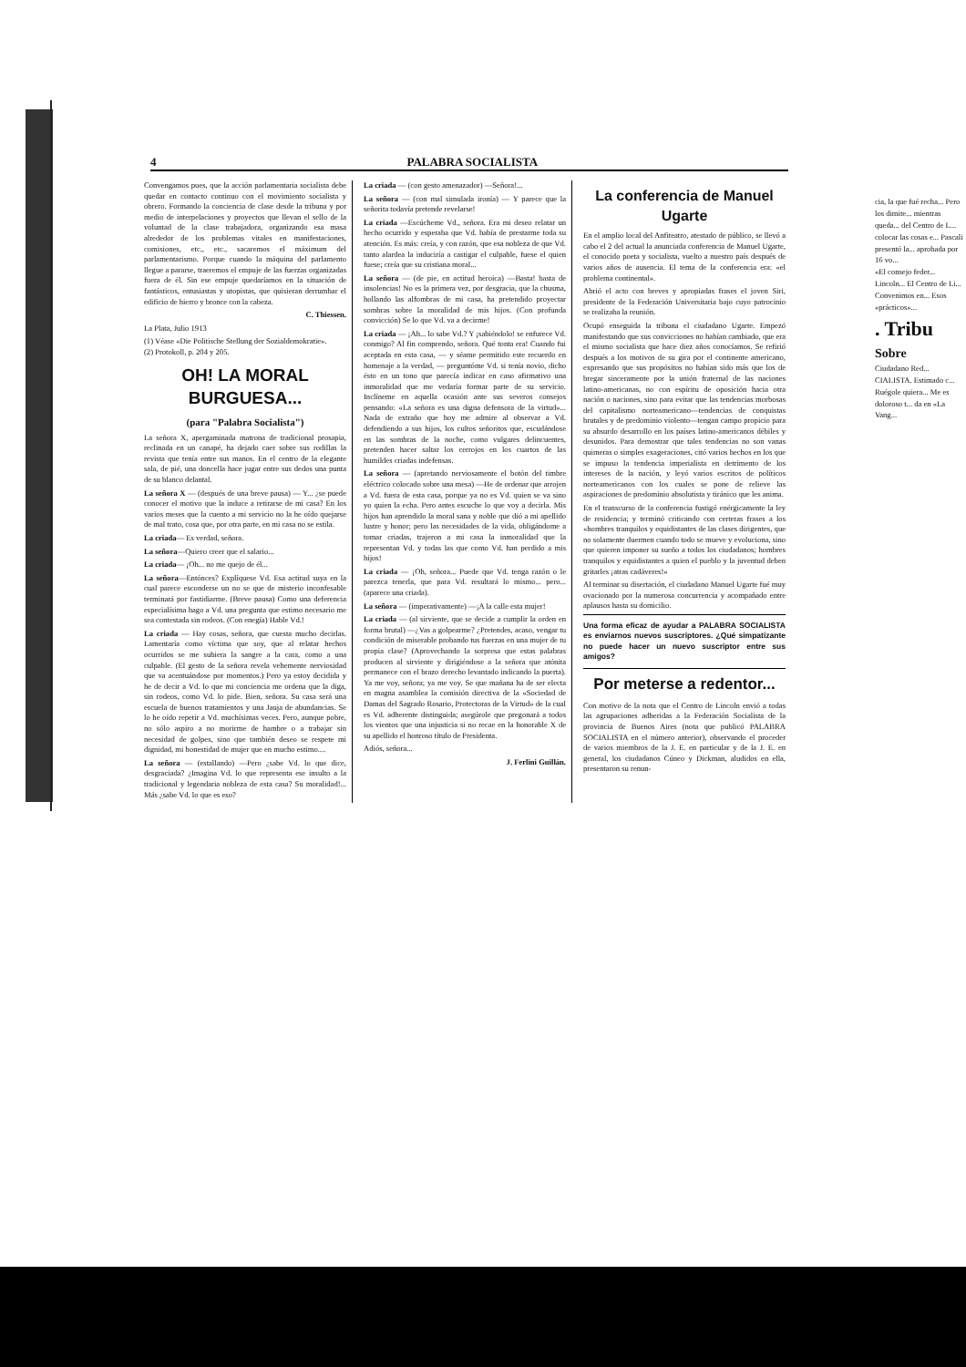4 PALABRA SOCIALISTA
Convengamos pues, que la acción parlamentaria socialista debe quedar en contacto continuo con el movimiento socialista y obrero. Formando la conciencia de clase desde la tribuna y por medio de interpelaciones y proyectos que llevan el sello de la voluntad de la clase trabajadora, organizando esa masa alrededor de los problemas vitales en manifestaciones, comisiones, etc., etc., sacaremos el máximum del parlamentarismo. Porque cuando la máquina del parlamento llegue a pararse, traeremos el empuje de las fuerzas organizadas fuera de él. Sin ese empuje quedaríamos en la situación de fantásticos, entusiastas y utopistas, que quisieran derrumbar el edificio de hierro y bronce con la cabeza.
C. Thiessen.
La Plata, Julio 1913
(1) Véase «Die Politische Stellung der Sozialdemokratie».
(2) Protokoll, p. 204 y 205.
OH! LA MORAL BURGUESA...
(para "Palabra Socialista")
La señora X, apergaminada matrona de tradicional prosapia, reclinada en un canapé, ha dejado caer sobre sus rodillas la revista que tenía entre sus manos. En el centro de la elegante sala, de pié, una doncella hace jugar entre sus dedos una punta de su blanco delantal.
La señora X — (después de una breve pausa) — Y... ¿se puede conocer el motivo que la induce a retirarse de mi casa? En los varios meses que la cuento a mi servicio no la he oído quejarse de mal trato, cosa que, por otra parte, en mi casa no se estila.
La criada— Es verdad, señora.
La señora—Quiero creer que el salario...
La criada— ¡Oh... no me quejo de él...
La señora—Entónces? Explíquese Vd. Esa actitud suya en la cual parece esconderse un no se que de misterio inconfesable terminará por fastidiarme. (Breve pausa) Como una deferencia especialísima hago a Vd. una pregunta que estimo necesario me sea contestada sin rodeos. (Con enegía) Hable Vd.!
La criada — Hay cosas, señora, que cuesta mucho decirlas. Lamentaría como víctima que soy, que al relatar hechos ocurridos se me subiera la sangre a la cara, como a una culpable. (El gesto de la señora revela vehemente nerviosidad que va acentuándose por momentos.) Pero ya estoy decidida y he de decir a Vd. lo que mi conciencia me ordena que la diga, sin rodeos, como Vd. lo pide. Bien, señora. Su casa será una escuela de buenos tratamientos y una Jauja de abundancias. Se lo he oído repetir a Vd. muchísimas veces. Pero, aunque pobre, no sólo aspiro a no morirme de hambre o a trabajar sin necesidad de golpes, sino que también deseo se respete mi dignidad, mi honestidad de mujer que en mucho estimo....
La señora — (estallando) —Pero ¿sabe Vd. lo que dice, desgraciada? ¿Imagina Vd. lo que representa ese insulto a la tradicional y legendaria nobleza de esta casa? Su moralidad!... Más ¿sabe Vd. lo que es eso?
La criada — (con gesto amenazador) —Señora!...
La señora — (con mal simulada ironía) — Y parece que la señorita todavía pretende revelarse!
La criada —Escúcheme Vd., señora. Era mi deseo relatar un hecho ocurrido y esperaba que Vd. había de prestarme toda su atención. Es más: creía, y con razón, que esa nobleza de que Vd. tanto alardea la induciría a castigar el culpable, fuese el quien fuese; creía que su cristiana moral...
La señora — (de pie, en actitud heroica) —Basta! basta de insolencias! No es la primera vez, por desgracia, que la chusma, hollando las alfombras de mi casa, ha pretendido proyectar sombras sobre la moralidad de mis hijos. (Con profunda convicción) Se lo que Vd. va a decirme!
La criada — ¡Ah... lo sabe Vd.? Y ¡sabiéndolo! se enfurece Vd. conmigo? Al fin comprendo, señora. Qué tonta era! Cuando fui aceptada en esta casa, — y séame permitido este recuerdo en homenaje a la verdad, — preguntóme Vd. si tenía novio, dicho ésto en un tono que parecía indicar en caso afirmativo una inmoralidad que me vedaría formar parte de su servicio. Inclíneme en aquella ocasión ante sus severos consejos pensando: «La señora es una digna defensora de la virtud»... Nada de extraño que hoy me admire al observar a Vd. defendiendo a sus hijos, los cultos señoritos que, escudándose en las sombras de la noche, como vulgares delincuentes, pretenden hacer saltar los cerrojos en los cuartos de las humildes criadas indefensas.
La señora — (apretando nerviosamente el botón del timbre eléctrico colocado sobre una mesa) —He de ordenar que arrojen a Vd. fuera de esta casa, porque ya no es Vd. quien se va sino yo quien la echa. Pero antes escuche lo que voy a decirla. Mis hijos han aprendido la moral sana y noble que dió a mi apellido lustre y honor; pero las necesidades de la vida, obligándome a tomar criadas, trajeron a mi casa la inmoralidad que la representan Vd. y todas las que como Vd. han perdido a mis hijos!
La criada — ¡Oh, señora... Puede que Vd. tenga razón o le parezca tenerla, que para Vd. resultará lo mismo... pero... (aparece una criada).
La señora — (imperativamente) —¡A la calle esta mujer!
La criada — (al sirviente, que se decide a cumplir la orden en forma brutal) —¿Vas a golpearme? ¿Pretendes, acaso, vengar tu condición de miserable probando tus fuerzas en una mujer de tu propia clase? (Aprovechando la sorpresa que estas palabras producen al sirviente y dirigiéndose a la señora que atónita permanece con el brazo derecho levantado indicando la puerta). Ya me voy, señora; ya me voy. Se que mañana ha de ser electa en magna asamblea la comisión directiva de la «Sociedad de Damas del Sagrado Rosario, Protectoras de la Virtud» de la cual es Vd. adherente distinguida; asegúrole que pregonará a todos los vientos que una injusticia si no recae en la honorable X de su apellido el honroso título de Presidenta.
Adiós, señora...
J. Ferlini Guillán.
La conferencia de Manuel Ugarte
En el amplio local del Anfiteatro, atestado de público, se llevó a cabo el 2 del actual la anunciada conferencia de Manuel Ugarte, el conocido poeta y socialista, vuelto a nuestro país después de varios años de ausencia. El tema de la conferencia era: «el problema continental».
Abrió el acto con breves y apropiadas frases el joven Siri, presidente de la Federación Universitaria bajo cuyo patrocinio se realizaba la reunión.
Ocupó enseguida la tribuna el ciudadano Ugarte. Empezó manifestando que sus convicciones no habían cambiado, que era el mismo socialista que hace diez años conocíamos. Se refirió después a los motivos de su gira por el continente americano, expresando que sus propósitos no habían sido más que los de bregar sinceramente por la unión fraternal de las naciones latino-americanas, no con espíritu de oposición hacia otra nación o naciones, sino para evitar que las tendencias morbosas del capitalismo norteamericano—tendencias de conquistas brutales y de predominio violento—tengan campo propicio para su absurdo desarrollo en los países latino-americanos débiles y desunidos. Para demostrar que tales tendencias no son vanas quimeras o simples exageraciones, citó varios hechos en los que se impuso la tendencia imperialista en detrimento de los intereses de la nación, y leyó varios escritos de políticos norteamericanos con los cuales se pone de relieve las aspiraciones de predominio absolutista y tiránico que les anima.
En el transcurso de la conferencia fustigó enérgicamente la ley de residencia; y terminó criticando con certeras frases a los «hombres tranquilos y equidistantes de las clases dirigentes, que no solamente duermen cuando todo se mueve y evoluciona, sino que quieren imponer su sueño a todos los ciudadanos; hombres tranquilos y equidistantes a quien el pueblo y la juventud deben gritarles ¡atras cadáveres!»
Al terminar su disertación, el ciudadano Manuel Ugarte fué muy ovacionado por la numerosa concurrencia y acompañado entre aplausos hasta su domicilio.
Una forma eficaz de ayudar a PALABRA SOCIALISTA es enviarnos nuevos suscriptores. ¿Qué simpatizante no puede hacer un nuevo suscriptor entre sus amigos?
Por meterse a redentor...
Con motivo de la nota que el Centro de Lincoln envió a todas las agrupaciones adheridas a la Federación Socialista de la provincia de Buenos Aires (nota que publicó PALABRA SOCIALISTA en el número anterior), observando el proceder de varios miembros de la J. E. en particular y de la J. E. en general, los ciudadanos Cúneo y Dickman, aludidos en ella, presentaron su renun-
cia, la que fué recha... Pero los dimite... mientras queda... del Centro de L... colocar las cosas e... Pascali presentó la... aprobada por 16 vo...
«El consejo feder... Lincoln... El Centro de Li... Convenimos en... Esos «prácticos»...
. Tribu
Sobre
Ciudadano Red... CIALISTA. Estimado c... Ruégole quiera... Me es doloroso t... da en «La Vang...